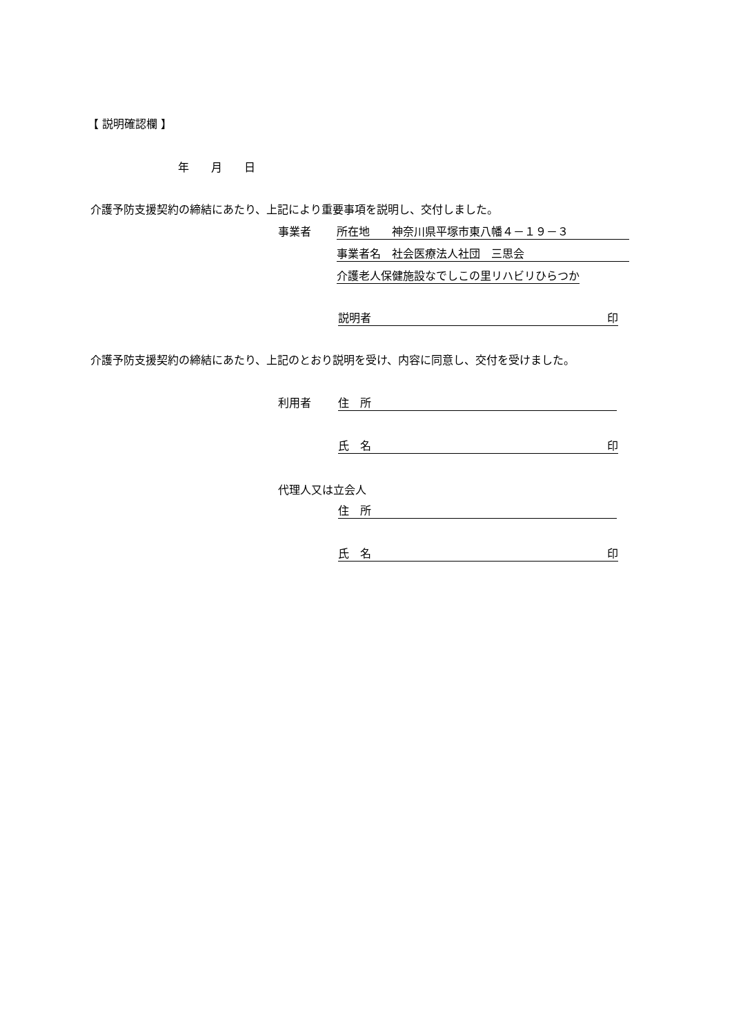【 説明確認欄 】
年　　月　　日
介護予防支援契約の締結にあたり、上記により重要事項を説明し、交付しました。
事業者 所在地　　神奈川県平塚市東八幡４－１９－３
事業者名　社会医療法人社団　三思会
介護老人保健施設なでしこの里リハビリひらつか
説明者 印
介護予防支援契約の締結にあたり、上記のとおり説明を受け、内容に同意し、交付を受けました。
利用者 住　所
氏　名 印
代理人又は立会人
住　所
氏　名 印